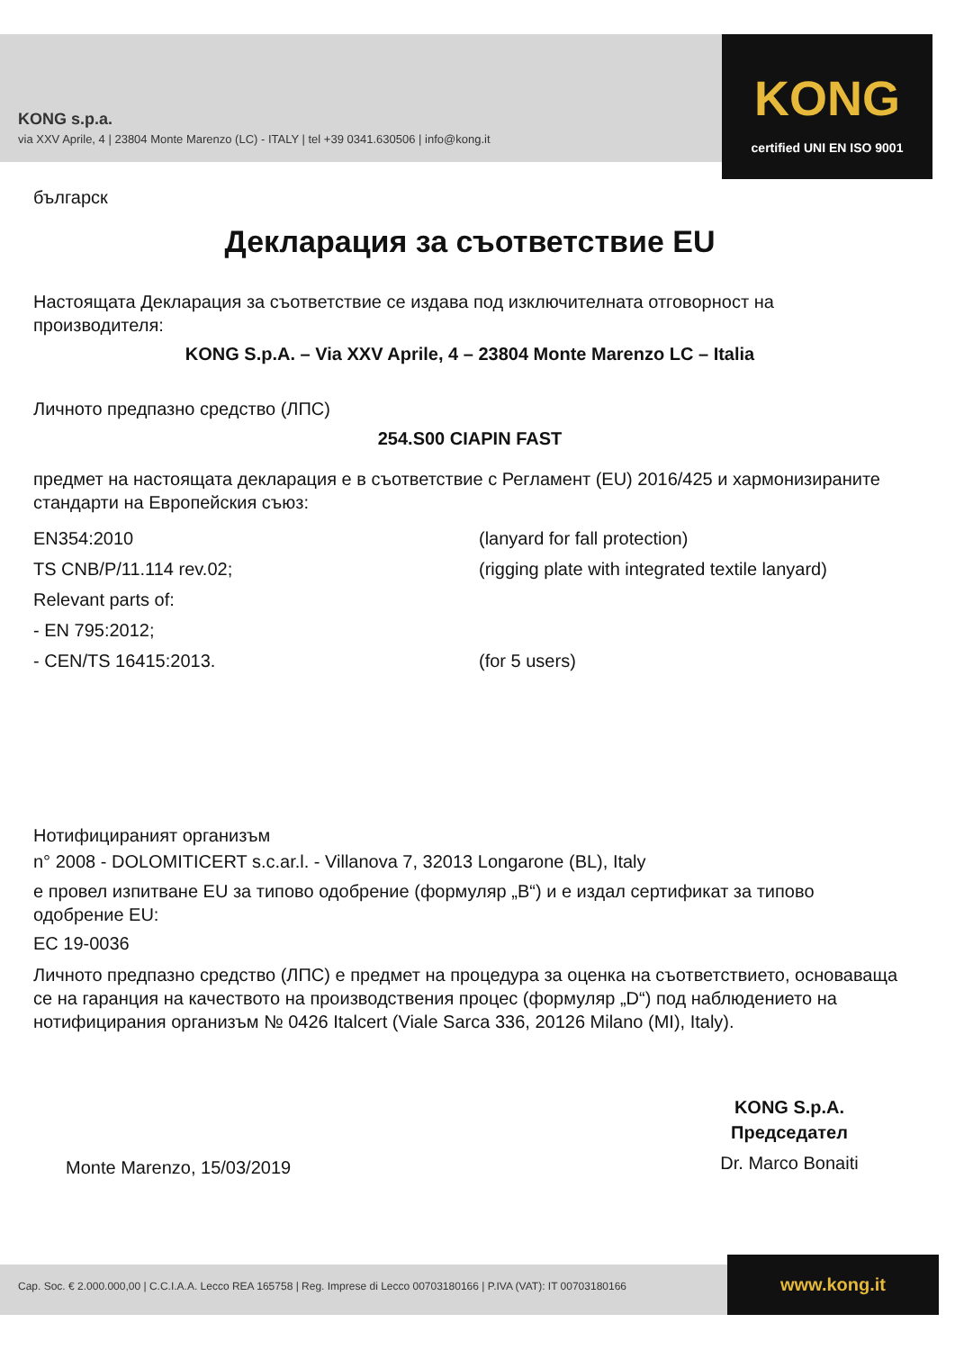KONG s.p.a.
via XXV Aprile, 4 | 23804 Monte Marenzo (LC) - ITALY | tel +39 0341.630506 | info@kong.it
KONG
certified UNI EN ISO 9001
българск
Декларация за съответствие EU
Настоящата Декларация за съответствие се издава под изключителната отговорност на производителя:
KONG S.p.A. – Via XXV Aprile, 4 – 23804 Monte Marenzo LC – Italia
Личното предпазно средство (ЛПС)
254.S00 CIAPIN FAST
предмет на настоящата декларация е в съответствие с Регламент (EU) 2016/425 и хармонизираните стандарти на Европейския съюз:
EN354:2010 (lanyard for fall protection)
TS CNB/P/11.114 rev.02; (rigging plate with integrated textile lanyard)
Relevant parts of:
- EN 795:2012;
- CEN/TS 16415:2013. (for 5 users)
Нотифицираният организъм
n° 2008 - DOLOMITICERT s.c.ar.l. - Villanova 7, 32013 Longarone (BL), Italy
е провел изпитване EU за типово одобрение (формуляр „B“) и е издал сертификат за типово одобрение EU:
EC 19-0036
Личното предпазно средство (ЛПС) е предмет на процедура за оценка на съответствието, основаваща се на гаранция на качеството на производствения процес (формуляр „D“) под наблюдението на нотифицирания организъм № 0426 Italcert (Viale Sarca 336, 20126 Milano (MI), Italy).
Monte Marenzo, 15/03/2019
KONG S.p.A.
Председател
Dr. Marco Bonaiti
Cap. Soc. € 2.000.000,00 | C.C.I.A.A. Lecco REA 165758 | Reg. Imprese di Lecco 00703180166 | P.IVA (VAT): IT 00703180166
www.kong.it